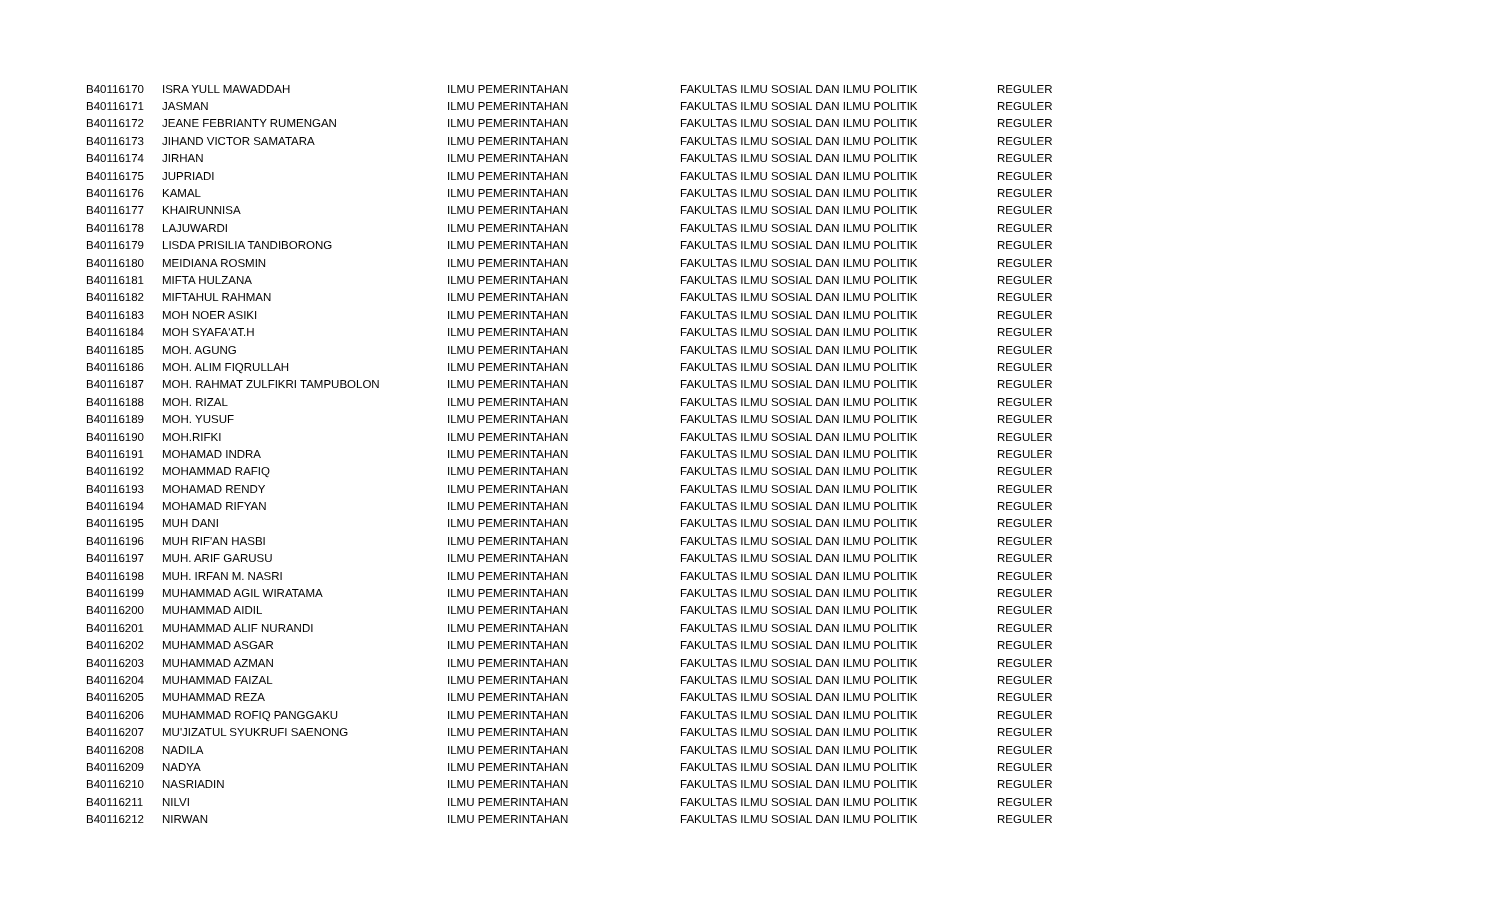| B40116170 | ISRA YULL MAWADDAH | ILMU PEMERINTAHAN | FAKULTAS ILMU SOSIAL DAN ILMU POLITIK | REGULER |
| B40116171 | JASMAN | ILMU PEMERINTAHAN | FAKULTAS ILMU SOSIAL DAN ILMU POLITIK | REGULER |
| B40116172 | JEANE FEBRIANTY RUMENGAN | ILMU PEMERINTAHAN | FAKULTAS ILMU SOSIAL DAN ILMU POLITIK | REGULER |
| B40116173 | JIHAND VICTOR SAMATARA | ILMU PEMERINTAHAN | FAKULTAS ILMU SOSIAL DAN ILMU POLITIK | REGULER |
| B40116174 | JIRHAN | ILMU PEMERINTAHAN | FAKULTAS ILMU SOSIAL DAN ILMU POLITIK | REGULER |
| B40116175 | JUPRIADI | ILMU PEMERINTAHAN | FAKULTAS ILMU SOSIAL DAN ILMU POLITIK | REGULER |
| B40116176 | KAMAL | ILMU PEMERINTAHAN | FAKULTAS ILMU SOSIAL DAN ILMU POLITIK | REGULER |
| B40116177 | KHAIRUNNISA | ILMU PEMERINTAHAN | FAKULTAS ILMU SOSIAL DAN ILMU POLITIK | REGULER |
| B40116178 | LAJUWARDI | ILMU PEMERINTAHAN | FAKULTAS ILMU SOSIAL DAN ILMU POLITIK | REGULER |
| B40116179 | LISDA PRISILIA TANDIBORONG | ILMU PEMERINTAHAN | FAKULTAS ILMU SOSIAL DAN ILMU POLITIK | REGULER |
| B40116180 | MEIDIANA ROSMIN | ILMU PEMERINTAHAN | FAKULTAS ILMU SOSIAL DAN ILMU POLITIK | REGULER |
| B40116181 | MIFTA HULZANA | ILMU PEMERINTAHAN | FAKULTAS ILMU SOSIAL DAN ILMU POLITIK | REGULER |
| B40116182 | MIFTAHUL RAHMAN | ILMU PEMERINTAHAN | FAKULTAS ILMU SOSIAL DAN ILMU POLITIK | REGULER |
| B40116183 | MOH NOER ASIKI | ILMU PEMERINTAHAN | FAKULTAS ILMU SOSIAL DAN ILMU POLITIK | REGULER |
| B40116184 | MOH SYAFA'AT.H | ILMU PEMERINTAHAN | FAKULTAS ILMU SOSIAL DAN ILMU POLITIK | REGULER |
| B40116185 | MOH. AGUNG | ILMU PEMERINTAHAN | FAKULTAS ILMU SOSIAL DAN ILMU POLITIK | REGULER |
| B40116186 | MOH. ALIM FIQRULLAH | ILMU PEMERINTAHAN | FAKULTAS ILMU SOSIAL DAN ILMU POLITIK | REGULER |
| B40116187 | MOH. RAHMAT ZULFIKRI TAMPUBOLON | ILMU PEMERINTAHAN | FAKULTAS ILMU SOSIAL DAN ILMU POLITIK | REGULER |
| B40116188 | MOH. RIZAL | ILMU PEMERINTAHAN | FAKULTAS ILMU SOSIAL DAN ILMU POLITIK | REGULER |
| B40116189 | MOH. YUSUF | ILMU PEMERINTAHAN | FAKULTAS ILMU SOSIAL DAN ILMU POLITIK | REGULER |
| B40116190 | MOH.RIFKI | ILMU PEMERINTAHAN | FAKULTAS ILMU SOSIAL DAN ILMU POLITIK | REGULER |
| B40116191 | MOHAMAD INDRA | ILMU PEMERINTAHAN | FAKULTAS ILMU SOSIAL DAN ILMU POLITIK | REGULER |
| B40116192 | MOHAMMAD RAFIQ | ILMU PEMERINTAHAN | FAKULTAS ILMU SOSIAL DAN ILMU POLITIK | REGULER |
| B40116193 | MOHAMAD RENDY | ILMU PEMERINTAHAN | FAKULTAS ILMU SOSIAL DAN ILMU POLITIK | REGULER |
| B40116194 | MOHAMAD RIFYAN | ILMU PEMERINTAHAN | FAKULTAS ILMU SOSIAL DAN ILMU POLITIK | REGULER |
| B40116195 | MUH DANI | ILMU PEMERINTAHAN | FAKULTAS ILMU SOSIAL DAN ILMU POLITIK | REGULER |
| B40116196 | MUH RIF'AN HASBI | ILMU PEMERINTAHAN | FAKULTAS ILMU SOSIAL DAN ILMU POLITIK | REGULER |
| B40116197 | MUH. ARIF GARUSU | ILMU PEMERINTAHAN | FAKULTAS ILMU SOSIAL DAN ILMU POLITIK | REGULER |
| B40116198 | MUH. IRFAN M. NASRI | ILMU PEMERINTAHAN | FAKULTAS ILMU SOSIAL DAN ILMU POLITIK | REGULER |
| B40116199 | MUHAMMAD AGIL WIRATAMA | ILMU PEMERINTAHAN | FAKULTAS ILMU SOSIAL DAN ILMU POLITIK | REGULER |
| B40116200 | MUHAMMAD AIDIL | ILMU PEMERINTAHAN | FAKULTAS ILMU SOSIAL DAN ILMU POLITIK | REGULER |
| B40116201 | MUHAMMAD ALIF NURANDI | ILMU PEMERINTAHAN | FAKULTAS ILMU SOSIAL DAN ILMU POLITIK | REGULER |
| B40116202 | MUHAMMAD ASGAR | ILMU PEMERINTAHAN | FAKULTAS ILMU SOSIAL DAN ILMU POLITIK | REGULER |
| B40116203 | MUHAMMAD AZMAN | ILMU PEMERINTAHAN | FAKULTAS ILMU SOSIAL DAN ILMU POLITIK | REGULER |
| B40116204 | MUHAMMAD FAIZAL | ILMU PEMERINTAHAN | FAKULTAS ILMU SOSIAL DAN ILMU POLITIK | REGULER |
| B40116205 | MUHAMMAD REZA | ILMU PEMERINTAHAN | FAKULTAS ILMU SOSIAL DAN ILMU POLITIK | REGULER |
| B40116206 | MUHAMMAD ROFIQ PANGGAKU | ILMU PEMERINTAHAN | FAKULTAS ILMU SOSIAL DAN ILMU POLITIK | REGULER |
| B40116207 | MU'JIZATUL SYUKRUFI SAENONG | ILMU PEMERINTAHAN | FAKULTAS ILMU SOSIAL DAN ILMU POLITIK | REGULER |
| B40116208 | NADILA | ILMU PEMERINTAHAN | FAKULTAS ILMU SOSIAL DAN ILMU POLITIK | REGULER |
| B40116209 | NADYA | ILMU PEMERINTAHAN | FAKULTAS ILMU SOSIAL DAN ILMU POLITIK | REGULER |
| B40116210 | NASRIADIN | ILMU PEMERINTAHAN | FAKULTAS ILMU SOSIAL DAN ILMU POLITIK | REGULER |
| B40116211 | NILVI | ILMU PEMERINTAHAN | FAKULTAS ILMU SOSIAL DAN ILMU POLITIK | REGULER |
| B40116212 | NIRWAN | ILMU PEMERINTAHAN | FAKULTAS ILMU SOSIAL DAN ILMU POLITIK | REGULER |